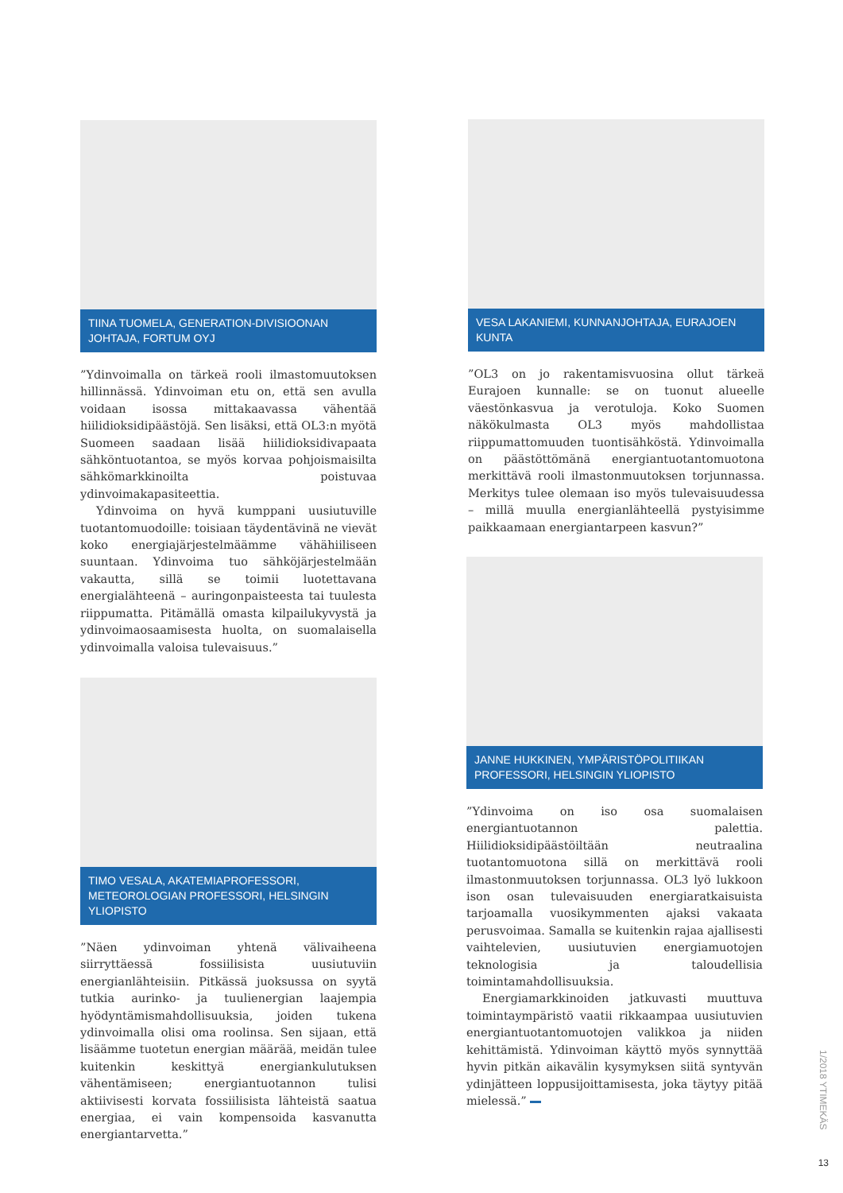TIINA TUOMELA, GENERATION-DIVISIOONAN JOHTAJA, FORTUM OYJ
”Ydinvoimalla on tärkeä rooli ilmastomuutoksen hillinnässä. Ydinvoiman etu on, että sen avulla voidaan isossa mittakaavassa vähentää hiilidioksidipäästöjä. Sen lisäksi, että OL3:n myötä Suomeen saadaan lisää hiilidioksidivapaata sähköntuotantoa, se myös korvaa pohjoismaisilta sähkömarkkinoilta poistuvaa ydinvoimakapasiteettia.
Ydinvoima on hyvä kumppani uusiutuville tuotantomuodoille: toisiaan täydentävinä ne vievät koko energiajärjestelmäämme vähähiiliseen suuntaan. Ydinvoima tuo sähköjärjestelmään vakautta, sillä se toimii luotettavana energialähteenä – auringonpaisteesta tai tuulesta riippumatta. Pitämällä omasta kilpailukyvystä ja ydinvoimaosaamisesta huolta, on suomalaisella ydinvoimalla valoisa tulevaisuus.”
VESA LAKANIEMI, KUNNANJOHTAJA, EURAJOEN KUNTA
”OL3 on jo rakentamisvuosina ollut tärkeä Eurajoen kunnalle: se on tuonut alueelle väestönkasvua ja verotuloja. Koko Suomen näkökulmasta OL3 myös mahdollistaa riippumattomuuden tuontisähköstä. Ydinvoimalla on päästöttömänä energiantuotantomuotona merkittävä rooli ilmastonmuutoksen torjunnassa. Merkitys tulee olemaan iso myös tulevaisuudessa – millä muulla energianlähteellä pystyisimme paikkaamaan energiantarpeen kasvun?”
TIMO VESALA, AKATEMIAPROFESSORI, METEOROLOGIAN PROFESSORI, HELSINGIN YLIOPISTO
”Näen ydinvoiman yhtenä välivaiheena siirryttäessä fossiilisista uusiutuviin energianlähteisiin. Pitkässä juoksussa on syytä tutkia aurinko- ja tuulienergian laajempia hyödyntämismahdollisuuksia, joiden tukena ydinvoimalla olisi oma roolinsa. Sen sijaan, että lisäämme tuotetun energian määrää, meidän tulee kuitenkin keskittyä energiankulutuksen vähentämiseen; energiantuotannon tulisi aktiivisesti korvata fossiilisista lähteistä saatua energiaa, ei vain kompensoida kasvanutta energiantarvetta.”
JANNE HUKKINEN, YMPÄRISTÖPOLITIIKAN PROFESSORI, HELSINGIN YLIOPISTO
”Ydinvoima on iso osa suomalaisen energiantuotannon palettia. Hiilidioksidipäästöiltään neutraalina tuotantomuotona sillä on merkittävä rooli ilmastonmuutoksen torjunnassa. OL3 lyö lukkoon ison osan tulevaisuuden energiaratkaisuista tarjoamalla vuosikymmenten ajaksi vakaata perusvoimaa. Samalla se kuitenkin rajaa ajallisesti vaihtelevien, uusiutuvien energiamuotojen teknologisia ja taloudellisia toimintamahdollisuuksia.
Energiamarkkinoiden jatkuvasti muuttuva toimintaympäristö vaatii rikkaampaa uusiutuvien energiantuotantomuotojen valikkoa ja niiden kehittämistä. Ydinvoiman käyttö myös synnyttää hyvin pitkän aikavälin kysymyksen siitä syntyvän ydinjätteen loppusijoittamisesta, joka täytyy pitää mielessä.”
1/2018 YTIMEKÄS
13